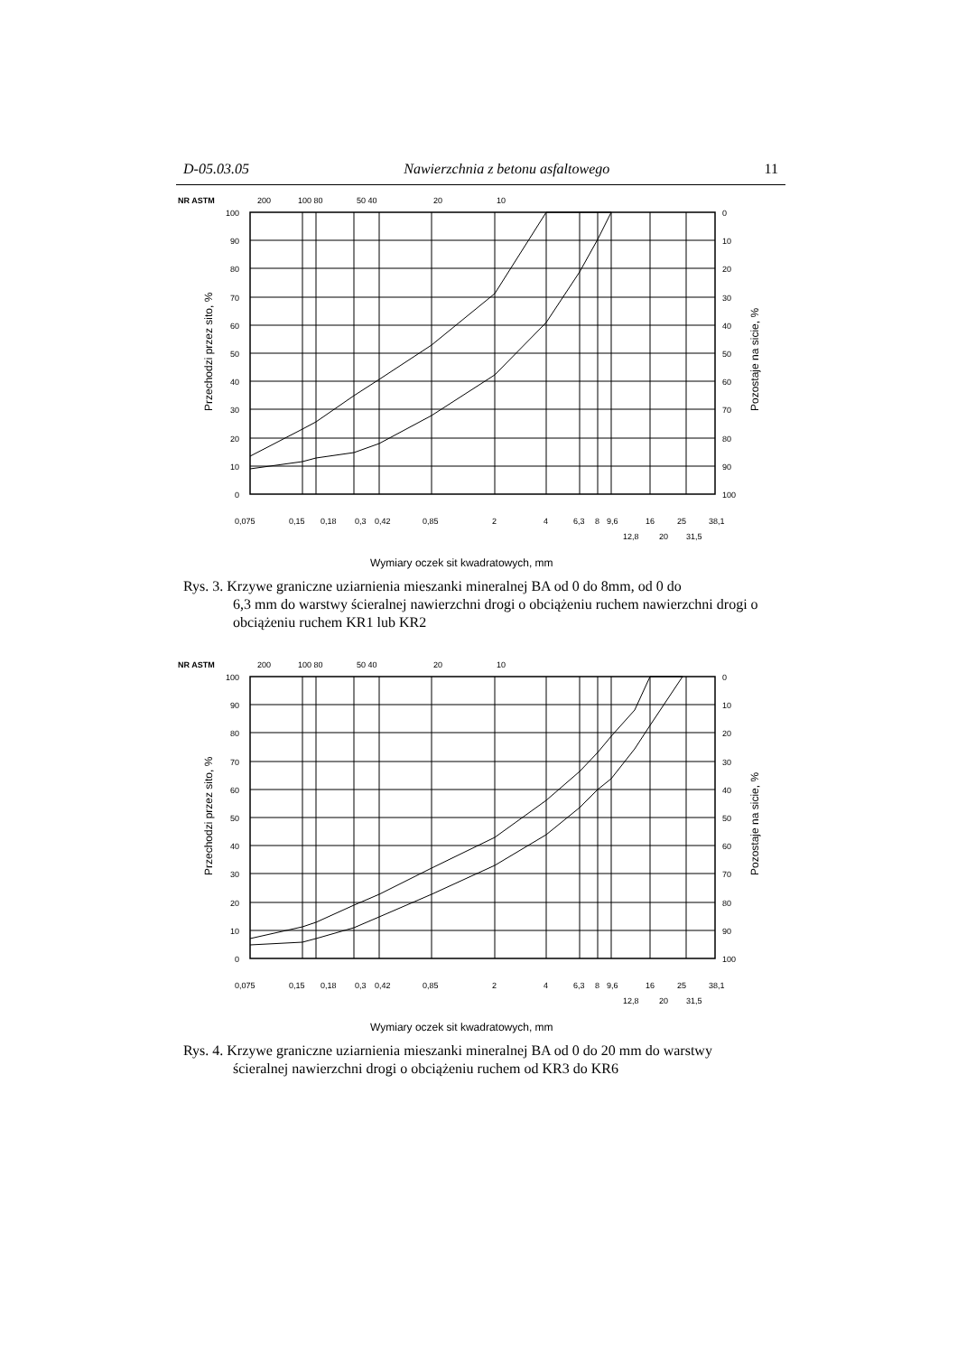D-05.03.05 Nawierzchnia z betonu asfaltowego 11
NR ASTM
200
100 80
50 40
20
10
100
90
80
70
60
50
40
30
20
10
0
0
10
20
30
40
50
60
70
80
90
100
Przechodzi przez sito, %
Pozostaje na sicie, %
0,075
0,15
0,18
0,3
0,42
0,85
2
4
6,3
8
9,6
16
25
38,1
12,8
20
31,5
Wymiary oczek sit kwadratowych, mm
Rys. 3. Krzywe graniczne uziarnienia mieszanki mineralnej BA od 0 do 8mm, od 0 do
6,3 mm do warstwy ścieralnej nawierzchni drogi o obciążeniu ruchem nawierzchni drogi o obciążeniu ruchem KR1 lub KR2
NR ASTM
200
100 80
50 40
20
10
100
90
80
70
60
50
40
30
20
10
0
0
10
20
30
40
50
60
70
80
90
100
Przechodzi przez sito, %
Pozostaje na sicie, %
0,075
0,15
0,18
0,3
0,42
0,85
2
4
6,3
8
9,6
16
25
38,1
12,8
20
31,5
Wymiary oczek sit kwadratowych, mm
Rys. 4. Krzywe graniczne uziarnienia mieszanki mineralnej BA od 0 do 20 mm do warstwy
ścieralnej nawierzchni drogi o obciążeniu ruchem od KR3 do KR6